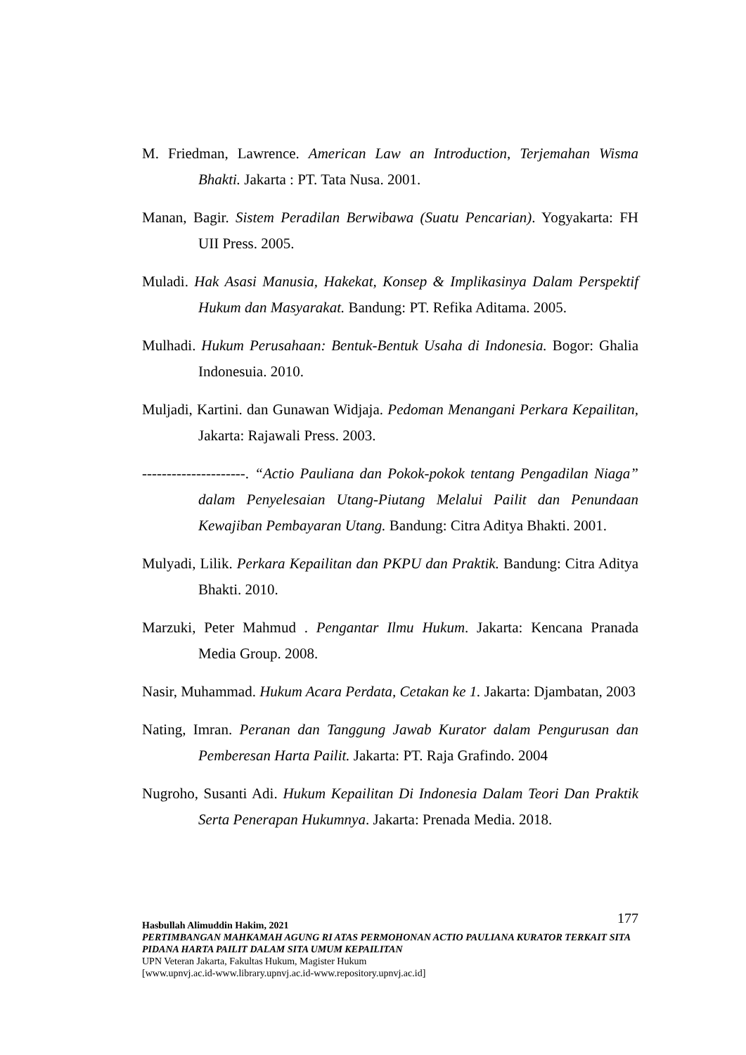M. Friedman, Lawrence. American Law an Introduction, Terjemahan Wisma Bhakti. Jakarta : PT. Tata Nusa. 2001.
Manan, Bagir. Sistem Peradilan Berwibawa (Suatu Pencarian). Yogyakarta: FH UII Press. 2005.
Muladi. Hak Asasi Manusia, Hakekat, Konsep & Implikasinya Dalam Perspektif Hukum dan Masyarakat. Bandung: PT. Refika Aditama. 2005.
Mulhadi. Hukum Perusahaan: Bentuk-Bentuk Usaha di Indonesia. Bogor: Ghalia Indonesuia. 2010.
Muljadi, Kartini. dan Gunawan Widjaja. Pedoman Menangani Perkara Kepailitan, Jakarta: Rajawali Press. 2003.
---------------------. “Actio Pauliana dan Pokok-pokok tentang Pengadilan Niaga” dalam Penyelesaian Utang-Piutang Melalui Pailit dan Penundaan Kewajiban Pembayaran Utang. Bandung: Citra Aditya Bhakti. 2001.
Mulyadi, Lilik. Perkara Kepailitan dan PKPU dan Praktik. Bandung: Citra Aditya Bhakti. 2010.
Marzuki, Peter Mahmud . Pengantar Ilmu Hukum. Jakarta: Kencana Pranada Media Group. 2008.
Nasir, Muhammad. Hukum Acara Perdata, Cetakan ke 1. Jakarta: Djambatan, 2003
Nating, Imran. Peranan dan Tanggung Jawab Kurator dalam Pengurusan dan Pemberesan Harta Pailit. Jakarta: PT. Raja Grafindo. 2004
Nugroho, Susanti Adi. Hukum Kepailitan Di Indonesia Dalam Teori Dan Praktik Serta Penerapan Hukumnya. Jakarta: Prenada Media. 2018.
177 Hasbullah Alimuddin Hakim, 2021
PERTIMBANGAN MAHKAMAH AGUNG RI ATAS PERMOHONAN ACTIO PAULIANA KURATOR TERKAIT SITA PIDANA HARTA PAILIT DALAM SITA UMUM KEPAILITAN
UPN Veteran Jakarta, Fakultas Hukum, Magister Hukum
[www.upnvj.ac.id-www.library.upnvj.ac.id-www.repository.upnvj.ac.id]